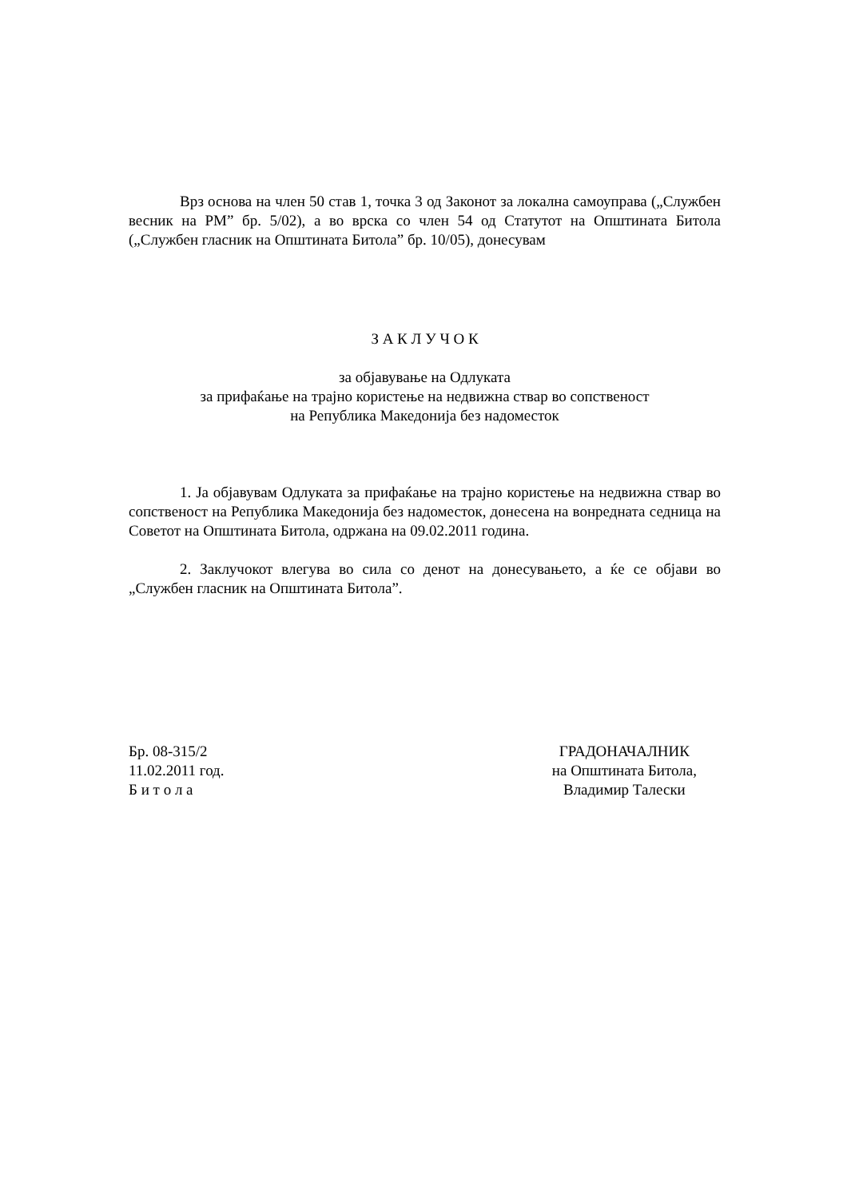Врз основа на член 50 став 1, точка 3 од Законот за локална самоуправа („Службен весник на РМ” бр. 5/02), а во врска со член 54 од Статутот на Општината Битола („Службен гласник на Општината Битола” бр. 10/05), донесувам
З А К Л У Ч О К
за објавување на Одлуката
за прифаќање на трајно користење на недвижна ствар во сопственост
на Република Македонија без надоместок
1. Ја објавувам Одлуката за прифаќање на трајно користење на недвижна ствар во сопственост на Република Македонија без надоместок, донесена на вонредната седница на Советот на Општината Битола, одржана на 09.02.2011 година.
2. Заклучокот влегува во сила со денот на донесувањето, а ќе се објави во „Службен гласник на Општината Битола”.
Бр. 08-315/2
11.02.2011 год.
Б и т о л а
ГРАДОНАЧАЛНИК
на Општината Битола,
Владимир Талески